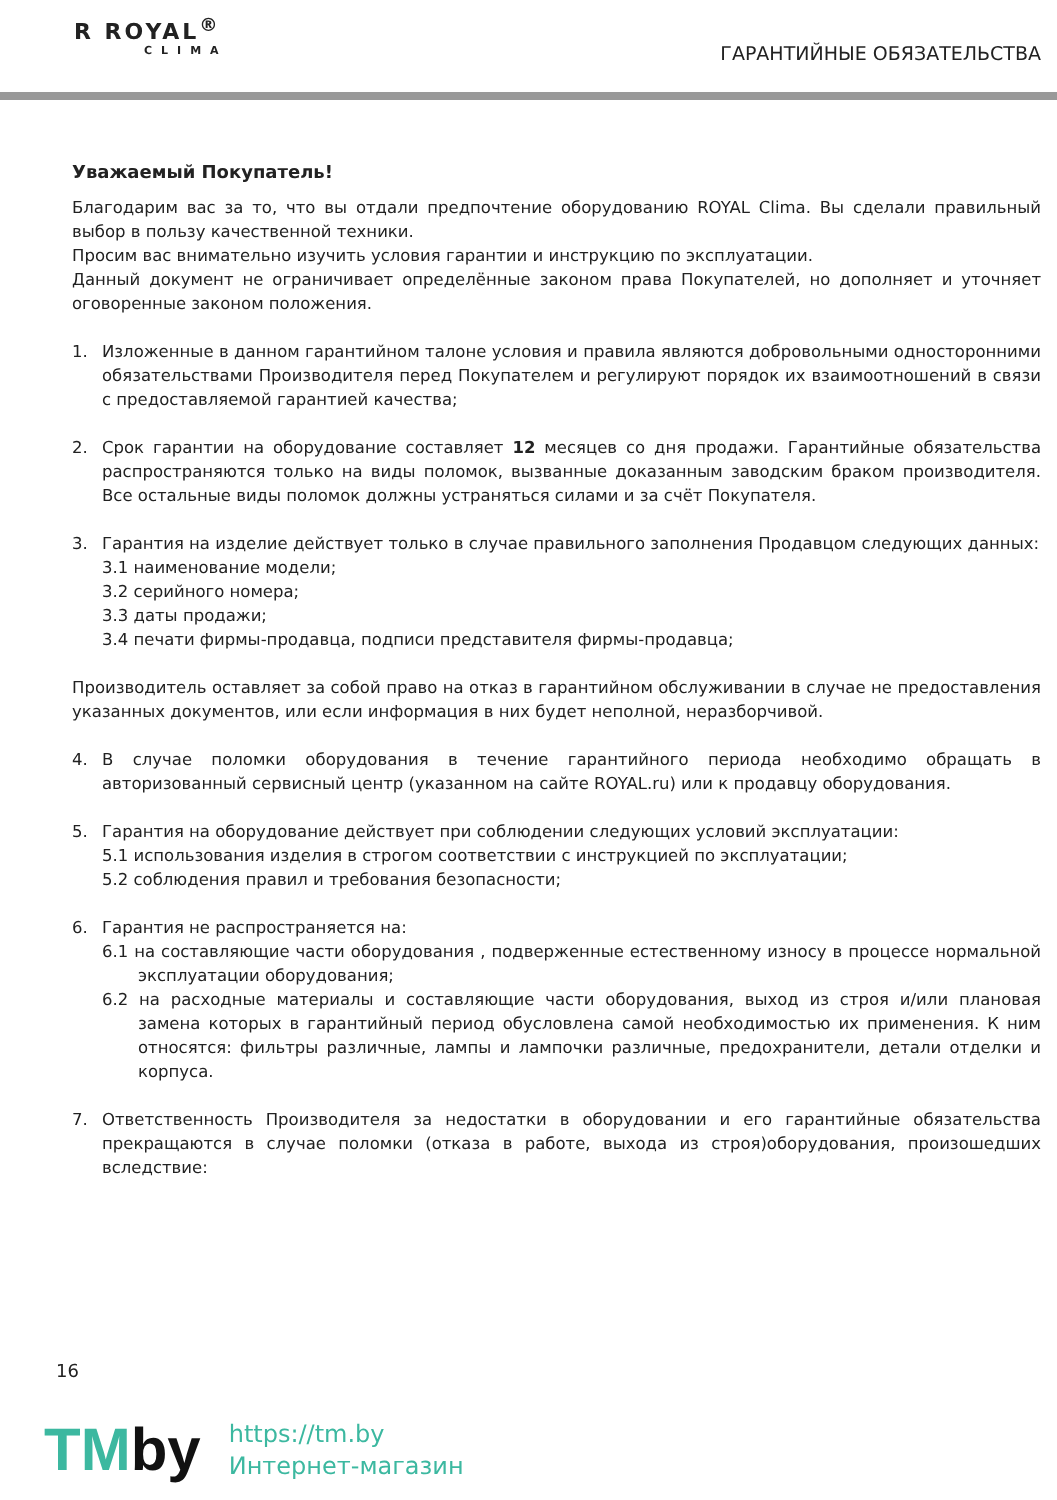R ROYAL<sup>®</sup>
CLIMA
ГАРАНТИЙНЫЕ ОБЯЗАТЕЛЬСТВА
Уважаемый Покупатель!
Благодарим вас за то, что вы отдали предпочтение оборудованию ROYAL Clima. Вы сделали правильный выбор в пользу качественной техники.
Просим вас внимательно изучить условия гарантии и инструкцию по эксплуатации.
Данный документ не ограничивает определённые законом права Покупателей, но дополняет и уточняет оговоренные законом положения.
1. Изложенные в данном гарантийном талоне условия и правила являются добровольными односторонними обязательствами Производителя перед Покупателем и регулируют порядок их взаимоотношений в связи с предоставляемой гарантией качества;
2. Срок гарантии на оборудование составляет 12 месяцев со дня продажи. Гарантийные обязательства распространяются только на виды поломок, вызванные доказанным заводским браком производителя. Все остальные виды поломок должны устраняться силами и за счёт Покупателя.
3. Гарантия на изделие действует только в случае правильного заполнения Продавцом следующих данных:
3.1 наименование модели;
3.2 серийного номера;
3.3 даты продажи;
3.4 печати фирмы-продавца, подписи представителя фирмы-продавца;
Производитель оставляет за собой право на отказ в гарантийном обслуживании в случае не предоставления указанных документов, или если информация в них будет неполной, неразборчивой.
4. В случае поломки оборудования в течение гарантийного периода необходимо обращать в авторизованный сервисный центр (указанном на сайте ROYAL.ru) или к продавцу оборудования.
5. Гарантия на оборудование действует при соблюдении следующих условий эксплуатации:
5.1 использования изделия в строгом соответствии с инструкцией по эксплуатации;
5.2 соблюдения правил и требования безопасности;
6. Гарантия не распространяется на:
6.1 на составляющие части оборудования , подверженные естественному износу в процессе нормальной эксплуатации оборудования;
6.2 на расходные материалы и составляющие части оборудования, выход из строя и/или плановая замена которых в гарантийный период обусловлена самой необходимостью их применения. К ним относятся: фильтры различные, лампы и лампочки различные, предохранители, детали отделки и корпуса.
7. Ответственность Производителя за недостатки в оборудовании и его гарантийные обязательства прекращаются в случае поломки (отказа в работе, выхода из строя)оборудования, произошедших вследствие:
16
TMby
https://tm.by
Интернет-магазин